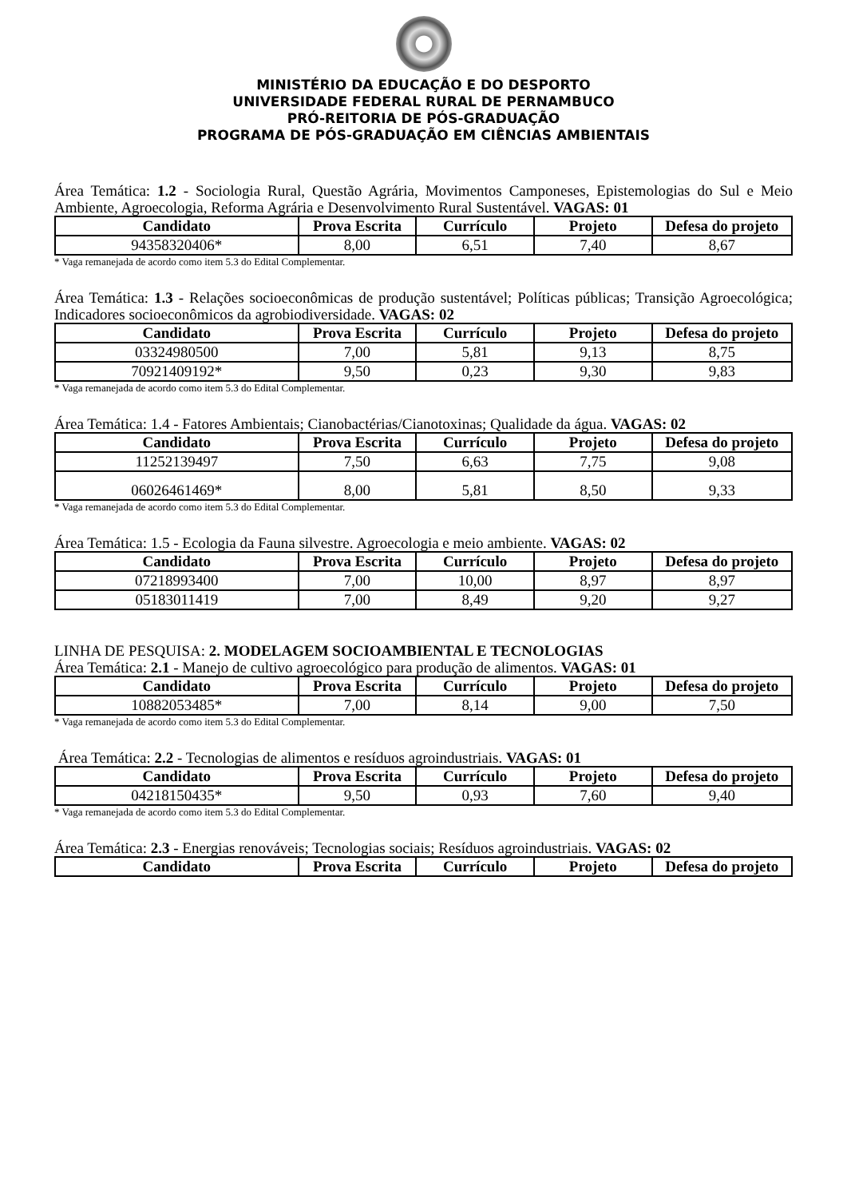MINISTÉRIO DA EDUCAÇÃO E DO DESPORTO
UNIVERSIDADE FEDERAL RURAL DE PERNAMBUCO
PRÓ-REITORIA DE PÓS-GRADUAÇÃO
PROGRAMA DE PÓS-GRADUAÇÃO EM CIÊNCIAS AMBIENTAIS
Área Temática: 1.2 - Sociologia Rural, Questão Agrária, Movimentos Camponeses, Epistemologias do Sul e Meio Ambiente, Agroecologia, Reforma Agrária e Desenvolvimento Rural Sustentável. VAGAS: 01
| Candidato | Prova Escrita | Currículo | Projeto | Defesa do projeto |
| --- | --- | --- | --- | --- |
| 94358320406* | 8,00 | 6,51 | 7,40 | 8,67 |
* Vaga remanejada de acordo como item 5.3 do Edital Complementar.
Área Temática: 1.3 - Relações socioeconômicas de produção sustentável; Políticas públicas; Transição Agroecológica; Indicadores socioeconômicos da agrobiodiversidade. VAGAS: 02
| Candidato | Prova Escrita | Currículo | Projeto | Defesa do projeto |
| --- | --- | --- | --- | --- |
| 03324980500 | 7,00 | 5,81 | 9,13 | 8,75 |
| 70921409192* | 9,50 | 0,23 | 9,30 | 9,83 |
* Vaga remanejada de acordo como item 5.3 do Edital Complementar.
Área Temática: 1.4 - Fatores Ambientais; Cianobactérias/Cianotoxinas; Qualidade da água. VAGAS: 02
| Candidato | Prova Escrita | Currículo | Projeto | Defesa do projeto |
| --- | --- | --- | --- | --- |
| 11252139497 | 7,50 | 6,63 | 7,75 | 9,08 |
| 06026461469* | 8,00 | 5,81 | 8,50 | 9,33 |
* Vaga remanejada de acordo como item 5.3 do Edital Complementar.
Área Temática: 1.5 - Ecologia da Fauna silvestre. Agroecologia e meio ambiente. VAGAS: 02
| Candidato | Prova Escrita | Currículo | Projeto | Defesa do projeto |
| --- | --- | --- | --- | --- |
| 07218993400 | 7,00 | 10,00 | 8,97 | 8,97 |
| 05183011419 | 7,00 | 8,49 | 9,20 | 9,27 |
LINHA DE PESQUISA: 2. MODELAGEM SOCIOAMBIENTAL E TECNOLOGIAS
Área Temática: 2.1 - Manejo de cultivo agroecológico para produção de alimentos. VAGAS: 01
| Candidato | Prova Escrita | Currículo | Projeto | Defesa do projeto |
| --- | --- | --- | --- | --- |
| 10882053485* | 7,00 | 8,14 | 9,00 | 7,50 |
* Vaga remanejada de acordo como item 5.3 do Edital Complementar.
Área Temática: 2.2 - Tecnologias de alimentos e resíduos agroindustriais. VAGAS: 01
| Candidato | Prova Escrita | Currículo | Projeto | Defesa do projeto |
| --- | --- | --- | --- | --- |
| 04218150435* | 9,50 | 0,93 | 7,60 | 9,40 |
* Vaga remanejada de acordo como item 5.3 do Edital Complementar.
Área Temática: 2.3 - Energias renováveis; Tecnologias sociais; Resíduos agroindustriais. VAGAS: 02
| Candidato | Prova Escrita | Currículo | Projeto | Defesa do projeto |
| --- | --- | --- | --- | --- |